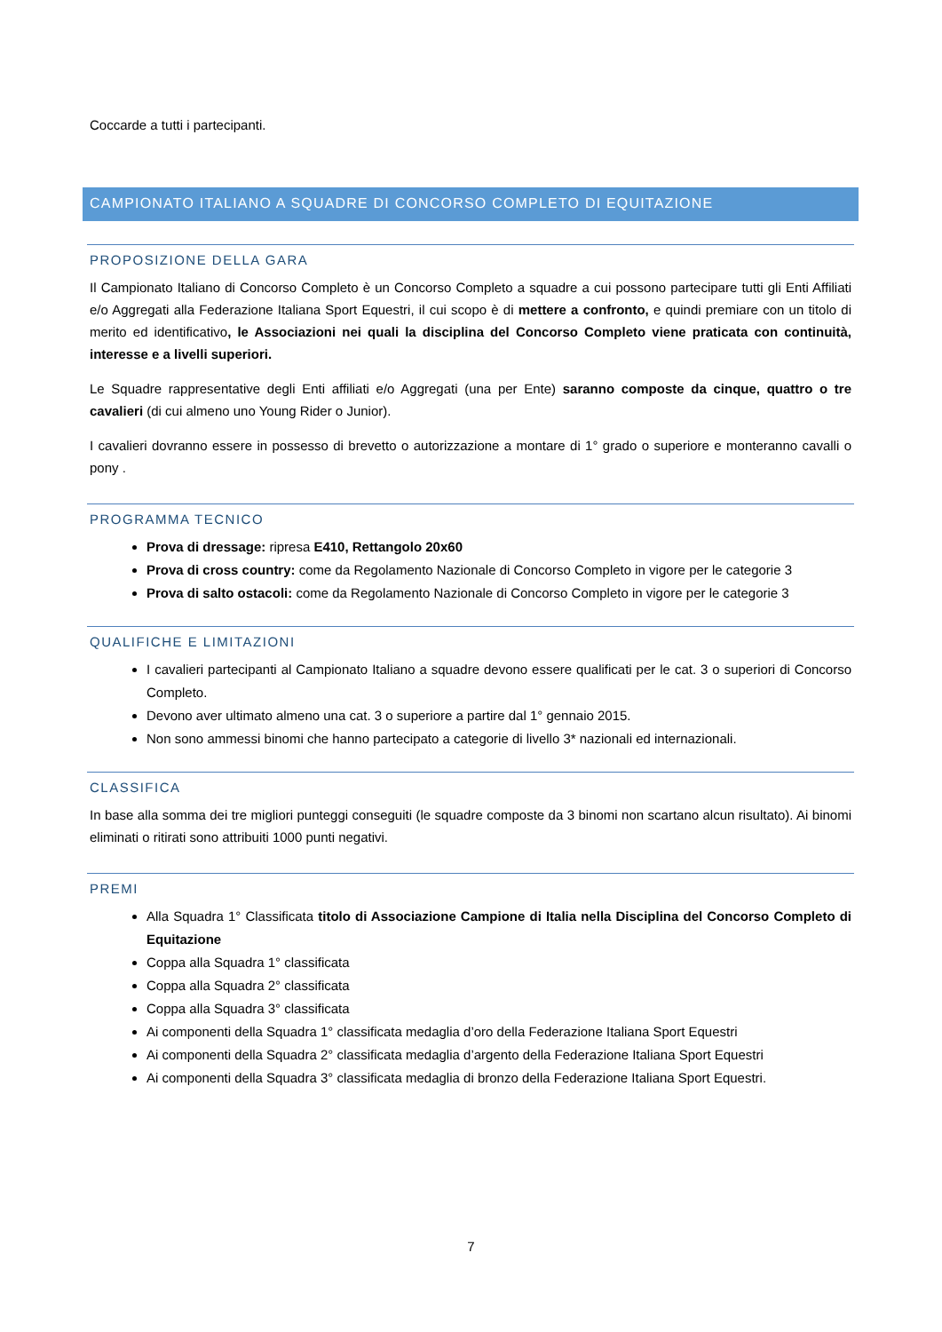Coccarde a tutti i partecipanti.
CAMPIONATO ITALIANO A SQUADRE DI CONCORSO COMPLETO DI EQUITAZIONE
PROPOSIZIONE DELLA GARA
Il Campionato Italiano di Concorso Completo è un Concorso Completo a squadre a cui possono partecipare tutti gli Enti Affiliati e/o Aggregati alla Federazione Italiana Sport Equestri, il cui scopo è di mettere a confronto, e quindi premiare con un titolo di merito ed identificativo, le Associazioni nei quali la disciplina del Concorso Completo viene praticata con continuità, interesse e a livelli superiori.
Le Squadre rappresentative degli Enti affiliati e/o Aggregati (una per Ente) saranno composte da cinque, quattro o tre cavalieri (di cui almeno uno Young Rider o Junior).
I cavalieri dovranno essere in possesso di brevetto o autorizzazione a montare di 1° grado o superiore e monteranno cavalli o pony .
PROGRAMMA TECNICO
Prova di dressage: ripresa E410, Rettangolo 20x60
Prova di cross country: come da Regolamento Nazionale di Concorso Completo in vigore per le categorie 3
Prova di salto ostacoli: come da Regolamento Nazionale di Concorso Completo in vigore per le categorie 3
QUALIFICHE E LIMITAZIONI
I cavalieri partecipanti al Campionato Italiano a squadre devono essere qualificati per le cat. 3 o superiori di Concorso Completo.
Devono aver ultimato almeno una cat. 3 o superiore a partire dal 1° gennaio 2015.
Non sono ammessi binomi che hanno partecipato a categorie di livello 3* nazionali ed internazionali.
CLASSIFICA
In base alla somma dei tre migliori punteggi conseguiti (le squadre composte da 3 binomi non scartano alcun risultato). Ai binomi eliminati o ritirati sono attribuiti 1000 punti negativi.
PREMI
Alla Squadra 1° Classificata titolo di Associazione Campione di Italia nella Disciplina del Concorso Completo di Equitazione
Coppa alla Squadra 1° classificata
Coppa alla Squadra 2° classificata
Coppa alla Squadra 3° classificata
Ai componenti della Squadra 1° classificata medaglia d’oro della Federazione Italiana Sport Equestri
Ai componenti della Squadra 2° classificata medaglia d’argento della Federazione Italiana Sport Equestri
Ai componenti della Squadra 3° classificata medaglia di bronzo della Federazione Italiana Sport Equestri.
7